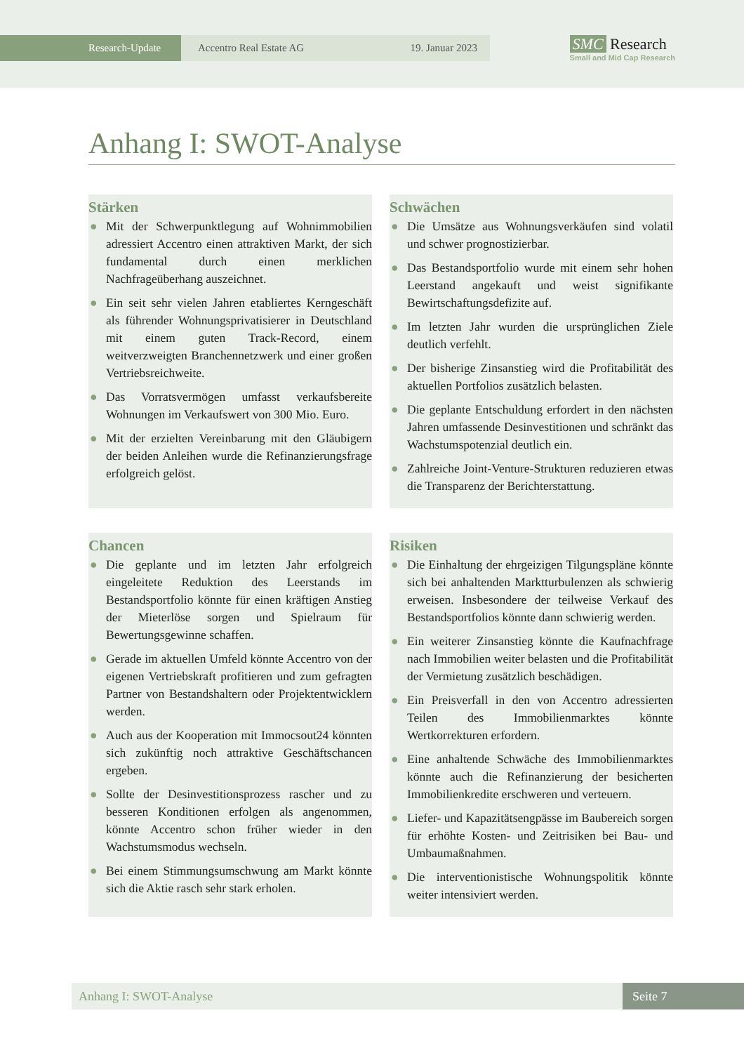Research-Update Accentro Real Estate AG 19. Januar 2023
SMC Research
Small and Mid Cap Research
Anhang I: SWOT-Analyse
Stärken
● Mit der Schwerpunktlegung auf Wohnimmobilien adressiert Accentro einen attraktiven Markt, der sich fundamental durch einen merklichen Nachfrageüberhang auszeichnet.
● Ein seit sehr vielen Jahren etabliertes Kerngeschäft als führender Wohnungsprivatisierer in Deutschland mit einem guten Track-Record, einem weitverzweigten Branchennetzwerk und einer großen Vertriebsreichweite.
● Das Vorratsvermögen umfasst verkaufsbereite Wohnungen im Verkaufswert von 300 Mio. Euro.
● Mit der erzielten Vereinbarung mit den Gläubigern der beiden Anleihen wurde die Refinanzierungsfrage erfolgreich gelöst.
Schwächen
● Die Umsätze aus Wohnungsverkäufen sind volatil und schwer prognostizierbar.
● Das Bestandsportfolio wurde mit einem sehr hohen Leerstand angekauft und weist signifikante Bewirtschaftungsdefizite auf.
● Im letzten Jahr wurden die ursprünglichen Ziele deutlich verfehlt.
● Der bisherige Zinsanstieg wird die Profitabilität des aktuellen Portfolios zusätzlich belasten.
● Die geplante Entschuldung erfordert in den nächsten Jahren umfassende Desinvestitionen und schränkt das Wachstumspotenzial deutlich ein.
● Zahlreiche Joint-Venture-Strukturen reduzieren etwas die Transparenz der Berichterstattung.
Chancen
● Die geplante und im letzten Jahr erfolgreich eingeleitete Reduktion des Leerstands im Bestandsportfolio könnte für einen kräftigen Anstieg der Mieterlöse sorgen und Spielraum für Bewertungsgewinne schaffen.
● Gerade im aktuellen Umfeld könnte Accentro von der eigenen Vertriebskraft profitieren und zum gefragten Partner von Bestandshaltern oder Projektentwicklern werden.
● Auch aus der Kooperation mit Immocsout24 könnten sich zukünftig noch attraktive Geschäftschancen ergeben.
● Sollte der Desinvestitionsprozess rascher und zu besseren Konditionen erfolgen als angenommen, könnte Accentro schon früher wieder in den Wachstumsmodus wechseln.
● Bei einem Stimmungsumschwung am Markt könnte sich die Aktie rasch sehr stark erholen.
Risiken
● Die Einhaltung der ehrgeizigen Tilgungspläne könnte sich bei anhaltenden Marktturbulenzen als schwierig erweisen. Insbesondere der teilweise Verkauf des Bestandsportfolios könnte dann schwierig werden.
● Ein weiterer Zinsanstieg könnte die Kaufnachfrage nach Immobilien weiter belasten und die Profitabilität der Vermietung zusätzlich beschädigen.
● Ein Preisverfall in den von Accentro adressierten Teilen des Immobilienmarktes könnte Wertkorrekturen erfordern.
● Eine anhaltende Schwäche des Immobilienmarktes könnte auch die Refinanzierung der besicherten Immobilienkredite erschweren und verteuern.
● Liefer- und Kapazitätsengpässe im Baubereich sorgen für erhöhte Kosten- und Zeitrisiken bei Bau- und Umbaumaßnahmen.
● Die interventionistische Wohnungspolitik könnte weiter intensiviert werden.
Anhang I: SWOT-Analyse Seite 7